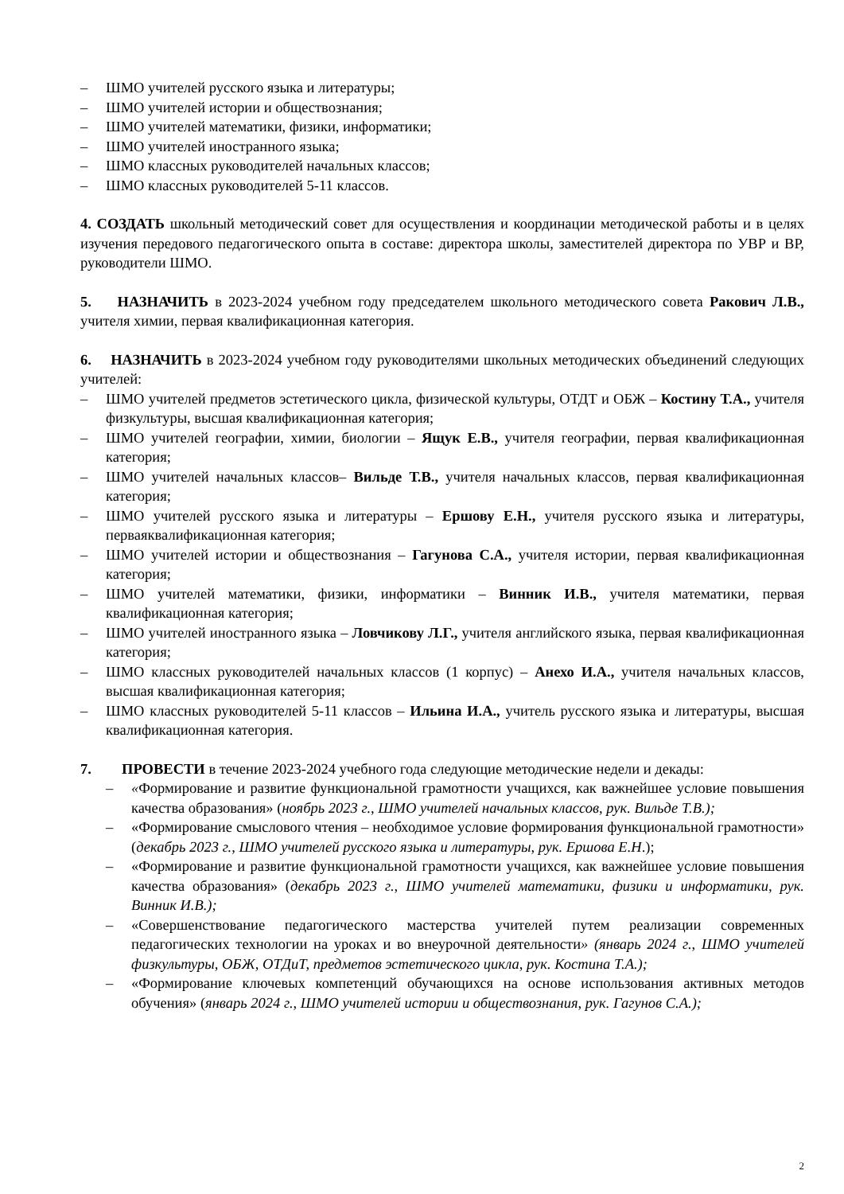– ШМО учителей русского языка и литературы;
– ШМО учителей истории и обществознания;
– ШМО учителей математики, физики, информатики;
– ШМО учителей иностранного языка;
– ШМО классных руководителей начальных классов;
– ШМО классных руководителей 5-11 классов.
4. СОЗДАТЬ школьный методический совет для осуществления и координации методической работы и в целях изучения передового педагогического опыта в составе: директора школы, заместителей директора по УВР и ВР, руководители ШМО.
5. НАЗНАЧИТЬ в 2023-2024 учебном году председателем школьного методического совета Ракович Л.В., учителя химии, первая квалификационная категория.
6. НАЗНАЧИТЬ в 2023-2024 учебном году руководителями школьных методических объединений следующих учителей:
– ШМО учителей предметов эстетического цикла, физической культуры, ОТДТ и ОБЖ – Костину Т.А., учителя физкультуры, высшая квалификационная категория;
– ШМО учителей географии, химии, биологии – Ящук Е.В., учителя географии, первая квалификационная категория;
– ШМО учителей начальных классов– Вильде Т.В., учителя начальных классов, первая квалификационная категория;
– ШМО учителей русского языка и литературы – Ершову Е.Н., учителя русского языка и литературы, перваяквалификационная категория;
– ШМО учителей истории и обществознания – Гагунова С.А., учителя истории, первая квалификационная категория;
– ШМО учителей математики, физики, информатики – Винник И.В., учителя математики, первая квалификационная категория;
– ШМО учителей иностранного языка – Ловчикову Л.Г., учителя английского языка, первая квалификационная категория;
– ШМО классных руководителей начальных классов (1 корпус) – Анехо И.А., учителя начальных классов, высшая квалификационная категория;
– ШМО классных руководителей 5-11 классов – Ильина И.А., учитель русского языка и литературы, высшая квалификационная категория.
7. ПРОВЕСТИ в течение 2023-2024 учебного года следующие методические недели и декады:
– «Формирование и развитие функциональной грамотности учащихся, как важнейшее условие повышения качества образования» (ноябрь 2023 г., ШМО учителей начальных классов, рук. Вильде Т.В.);
– «Формирование смыслового чтения – необходимое условие формирования функциональной грамотности» (декабрь 2023 г., ШМО учителей русского языка и литературы, рук. Ершова Е.Н.);
– «Формирование и развитие функциональной грамотности учащихся, как важнейшее условие повышения качества образования» (декабрь 2023 г., ШМО учителей математики, физики и информатики, рук. Винник И.В.);
– «Совершенствование педагогического мастерства учителей путем реализации современных педагогических технологии на уроках и во внеурочной деятельности» (январь 2024 г., ШМО учителей физкультуры, ОБЖ, ОТДиТ, предметов эстетического цикла, рук. Костина Т.А.);
– «Формирование ключевых компетенций обучающихся на основе использования активных методов обучения» (январь 2024 г., ШМО учителей истории и обществознания, рук. Гагунов С.А.);
2